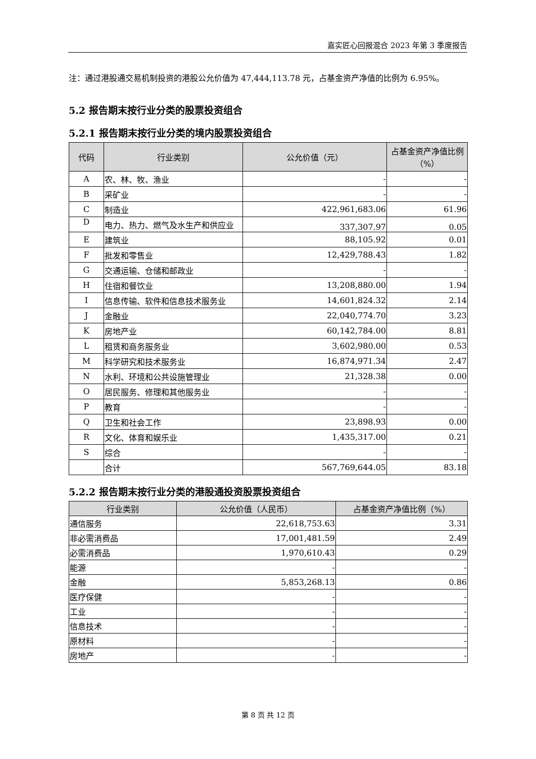嘉实匠心回报混合 2023 年第 3 季度报告
注：通过港股通交易机制投资的港股公允价值为 47,444,113.78 元，占基金资产净值的比例为 6.95%。
5.2 报告期末按行业分类的股票投资组合
5.2.1 报告期末按行业分类的境内股票投资组合
| 代码 | 行业类别 | 公允价值（元） | 占基金资产净值比例（%） |
| --- | --- | --- | --- |
| A | 农、林、牧、渔业 | - | - |
| B | 采矿业 | - | - |
| C | 制造业 | 422,961,683.06 | 61.96 |
| D | 电力、热力、燃气及水生产和供应业 | 337,307.97 | 0.05 |
| E | 建筑业 | 88,105.92 | 0.01 |
| F | 批发和零售业 | 12,429,788.43 | 1.82 |
| G | 交通运输、仓储和邮政业 | - | - |
| H | 住宿和餐饮业 | 13,208,880.00 | 1.94 |
| I | 信息传输、软件和信息技术服务业 | 14,601,824.32 | 2.14 |
| J | 金融业 | 22,040,774.70 | 3.23 |
| K | 房地产业 | 60,142,784.00 | 8.81 |
| L | 租赁和商务服务业 | 3,602,980.00 | 0.53 |
| M | 科学研究和技术服务业 | 16,874,971.34 | 2.47 |
| N | 水利、环境和公共设施管理业 | 21,328.38 | 0.00 |
| O | 居民服务、修理和其他服务业 | - | - |
| P | 教育 | - | - |
| Q | 卫生和社会工作 | 23,898.93 | 0.00 |
| R | 文化、体育和娱乐业 | 1,435,317.00 | 0.21 |
| S | 综合 | - | - |
| | 合计 | 567,769,644.05 | 83.18 |
5.2.2 报告期末按行业分类的港股通投资股票投资组合
| 行业类别 | 公允价值（人民币） | 占基金资产净值比例（%） |
| --- | --- | --- |
| 通信服务 | 22,618,753.63 | 3.31 |
| 非必需消费品 | 17,001,481.59 | 2.49 |
| 必需消费品 | 1,970,610.43 | 0.29 |
| 能源 | - | - |
| 金融 | 5,853,268.13 | 0.86 |
| 医疗保健 | - | - |
| 工业 | - | - |
| 信息技术 | - | - |
| 原材料 | - | - |
| 房地产 | - | - |
第 8 页 共 12 页